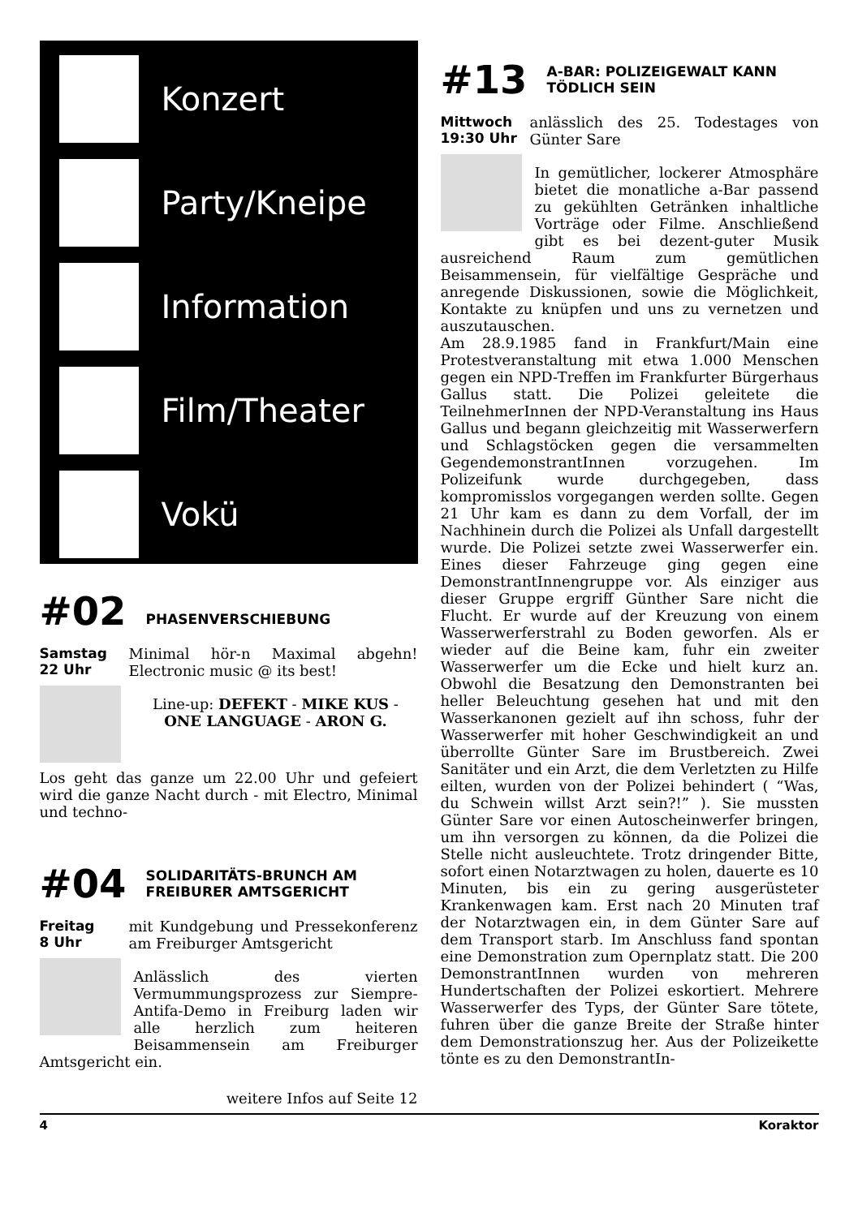Konzert
Party/Kneipe
Information
Film/Theater
Vokü
#02 PHASENVERSCHIEBUNG
Samstag
22 Uhr
Minimal hör-n Maximal abgehn! Electronic music @ its best!
Line-up: DEFEKT - MIKE KUS - ONE LANGUAGE - ARON G.
Los geht das ganze um 22.00 Uhr und gefeiert wird die ganze Nacht durch - mit Electro, Minimal und techno-
#04 SOLIDARITÄTS-BRUNCH AM
FREIBURER AMTSGERICHT
Freitag
8 Uhr
mit Kundgebung und Pressekonferenz am Freiburger Amtsgericht
Anlässlich des vierten Vermummungsprozess zur Siempre-Antifa-Demo in Freiburg laden wir alle herzlich zum heiteren Beisammensein am Freiburger Amtsgericht ein.
weitere Infos auf Seite 12
#13 A-BAR: POLIZEIGEWALT KANN
TÖDLICH SEIN
Mittwoch
19:30 Uhr
anlässlich des 25. Todestages von Günter Sare
In gemütlicher, lockerer Atmosphäre bietet die monatliche a-Bar passend zu gekühlten Getränken inhaltliche Vorträge oder Filme. Anschließend gibt es bei dezent-guter Musik ausreichend Raum zum gemütlichen Beisammensein, für vielfältige Gespräche und anregende Diskussionen, sowie die Möglichkeit, Kontakte zu knüpfen und uns zu vernetzen und auszutauschen.
Am 28.9.1985 fand in Frankfurt/Main eine Protestveranstaltung mit etwa 1.000 Menschen gegen ein NPD-Treffen im Frankfurter Bürgerhaus Gallus statt. Die Polizei geleitete die TeilnehmerInnen der NPD-Veranstaltung ins Haus Gallus und begann gleichzeitig mit Wasserwerfern und Schlagstöcken gegen die versammelten GegendemonstrantInnen vorzugehen. Im Polizeifunk wurde durchgegeben, dass kompromisslos vorgegangen werden sollte. Gegen 21 Uhr kam es dann zu dem Vorfall, der im Nachhinein durch die Polizei als Unfall dargestellt wurde. Die Polizei setzte zwei Wasserwerfer ein. Eines dieser Fahrzeuge ging gegen eine DemonstrantInnengruppe vor. Als einziger aus dieser Gruppe ergriff Günther Sare nicht die Flucht. Er wurde auf der Kreuzung von einem Wasserwerferstrahl zu Boden geworfen. Als er wieder auf die Beine kam, fuhr ein zweiter Wasserwerfer um die Ecke und hielt kurz an. Obwohl die Besatzung den Demonstranten bei heller Beleuchtung gesehen hat und mit den Wasserkanonen gezielt auf ihn schoss, fuhr der Wasserwerfer mit hoher Geschwindigkeit an und überrollte Günter Sare im Brustbereich. Zwei Sanitäter und ein Arzt, die dem Verletzten zu Hilfe eilten, wurden von der Polizei behindert ( “Was, du Schwein willst Arzt sein?!” ). Sie mussten Günter Sare vor einen Autoscheinwerfer bringen, um ihn versorgen zu können, da die Polizei die Stelle nicht ausleuchtete. Trotz dringender Bitte, sofort einen Notarztwagen zu holen, dauerte es 10 Minuten, bis ein zu gering ausgerüsteter Krankenwagen kam. Erst nach 20 Minuten traf der Notarztwagen ein, in dem Günter Sare auf dem Transport starb. Im Anschluss fand spontan eine Demonstration zum Opernplatz statt. Die 200 DemonstrantInnen wurden von mehreren Hundertschaften der Polizei eskortiert. Mehrere Wasserwerfer des Typs, der Günter Sare tötete, fuhren über die ganze Breite der Straße hinter dem Demonstrationszug her. Aus der Polizeikette tönte es zu den DemonstrantIn-
4 Koraktor